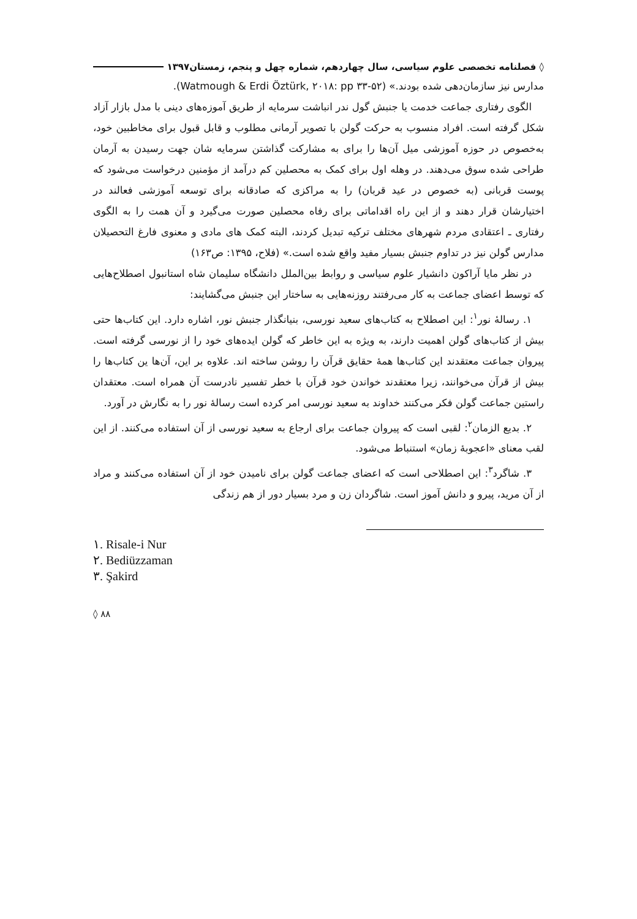◊ فصلنامه تخصصی علوم سیاسی، سال چهاردهم، شماره چهل و پنجم، زمستان۱۳۹۷
مدارس نیز سازمان‌دهی شده بودند.» (Watmough & Erdi Öztürk, ۲۰۱۸: pp ۳۳-۵۲).
الگوی رفتاری جماعت خدمت یا جنبش گول ندر انباشت سرمایه از طریق آموزه‌های دینی با مدل بازار آزاد شکل گرفته است. افراد منسوب به حرکت گولن با تصویر آرمانی مطلوب و قابل قبول برای مخاطبین خود، به‌خصوص در حوزه آموزشی میل آن‌ها را برای به مشارکت گذاشتن سرمایه شان جهت رسیدن به آرمان طراحی شده سوق می‌دهند. در وهله اول برای کمک به محصلین کم درآمد از مؤمنین درخواست می‌شود که پوست قربانی (به خصوص در عید قربان) را به مراکزی که صادقانه برای توسعه آموزشی فعالند در اختیارشان قرار دهند و از این راه اقداماتی برای رفاه محصلین صورت می‌گیرد و آن همت را به الگوی رفتاری ـ اعتقادی مردم شهرهای مختلف ترکیه تبدیل کردند، البته کمک های مادی و معنوی فارغ التحصیلان مدارس گولن نیز در تداوم جنبش بسیار مفید واقع شده است.» (فلاح، ۱۳۹۵: ص۱۶۳)
در نظر مایا آراکون دانشیار علوم سیاسی و روابط بین‌الملل دانشگاه سلیمان شاه استانبول اصطلاح‌هایی که توسط اعضای جماعت به کار می‌رفتند روزنه‌هایی به ساختار این جنبش می‌گشایند:
۱. رسالهٔ نور<sup>۱</sup>: این اصطلاح به کتاب‌های سعید نورسی، بنیانگذار جنبش نور، اشاره دارد. این کتاب‌ها حتی بیش از کتاب‌های گولن اهمیت دارند، به ویژه به این خاطر که گولن ایده‌های خود را از نورسی گرفته است. پیروان جماعت معتقدند این کتاب‌ها همهٔ حقایق قرآن را روشن ساخته اند. علاوه بر این، آن‌ها ین کتاب‌ها را بیش از قرآن می‌خوانند، زیرا معتقدند خواندن خود قرآن با خطر تفسیر نادرست آن همراه است. معتقدان راستین جماعت گولن فکر می‌کنند خداوند به سعید نورسی امر کرده است رسالهٔ نور را به نگارش در آورد.
۲. بدیع الزمان<sup>۲</sup>: لقبی است که پیروان جماعت برای ارجاع به سعید نورسی از آن استفاده می‌کنند. از این لقب معنای «اعجوبهٔ زمان» استنباط می‌شود.
۳. شاگرد<sup>۳</sup>: این اصطلاحی است که اعضای جماعت گولن برای نامیدن خود از آن استفاده می‌کنند و مراد از آن مرید، پیرو و دانش آموز است. شاگردان زن و مرد بسیار دور از هم زندگی
۱. Risale-i Nur
۲. Bediüzzaman
۳. Şakird
◊ ۸۸